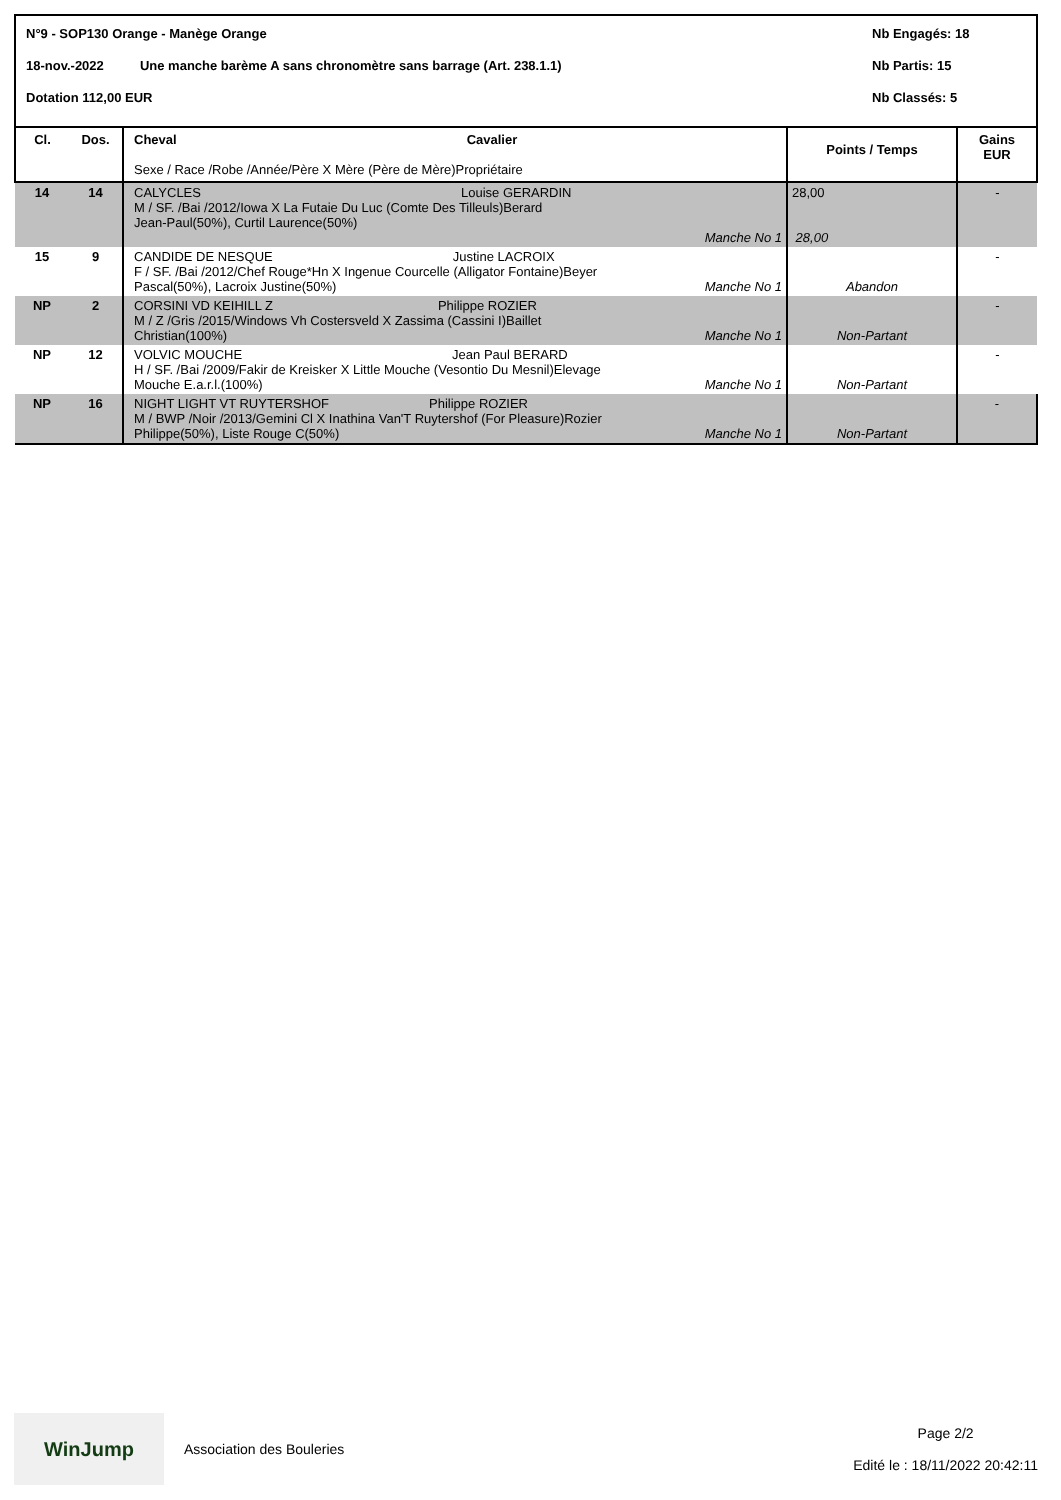N°9 - SOP130 Orange - Manège Orange Nb Engagés: 18
18-nov.-2022 Une manche barème A sans chronomètre sans barrage (Art. 238.1.1) Nb Partis: 15
Dotation 112,00 EUR Nb Classés: 5
| Cl. | Dos. | Cheval Cavalier Sexe / Race /Robe /Année/Père X Mère (Père de Mère)Propriétaire | | Points / Temps | Gains EUR |
| --- | --- | --- | --- | --- | --- |
| 14 | 14 | CALYCLES Louise GERARDIN M / SF. /Bai /2012/Iowa X La Futaie Du Luc (Comte Des Tilleuls)Berard Jean-Paul(50%), Curtil Laurence(50%) | Manche No 1 | 28,00 28,00 | - |
| 15 | 9 | CANDIDE DE NESQUE Justine LACROIX F / SF. /Bai /2012/Chef Rouge*Hn X Ingenue Courcelle (Alligator Fontaine)Beyer Pascal(50%), Lacroix Justine(50%) | Manche No 1 | Abandon | - |
| NP | 2 | CORSINI VD KEIHILL Z Philippe ROZIER M / Z /Gris /2015/Windows Vh Costersveld X Zassima (Cassini I)Baillet Christian(100%) | Manche No 1 | Non-Partant | - |
| NP | 12 | VOLVIC MOUCHE Jean Paul BERARD H / SF. /Bai /2009/Fakir de Kreisker X Little Mouche (Vesontio Du Mesnil)Elevage Mouche E.a.r.l.(100%) | Manche No 1 | Non-Partant | - |
| NP | 16 | NIGHT LIGHT VT RUYTERSHOF Philippe ROZIER M / BWP /Noir /2013/Gemini Cl X Inathina Van'T Ruytershof (For Pleasure)Rozier Philippe(50%), Liste Rouge C(50%) | Manche No 1 | Non-Partant | - |
WinJump
Association des Bouleries
Page 2/2
Edité le : 18/11/2022 20:42:11